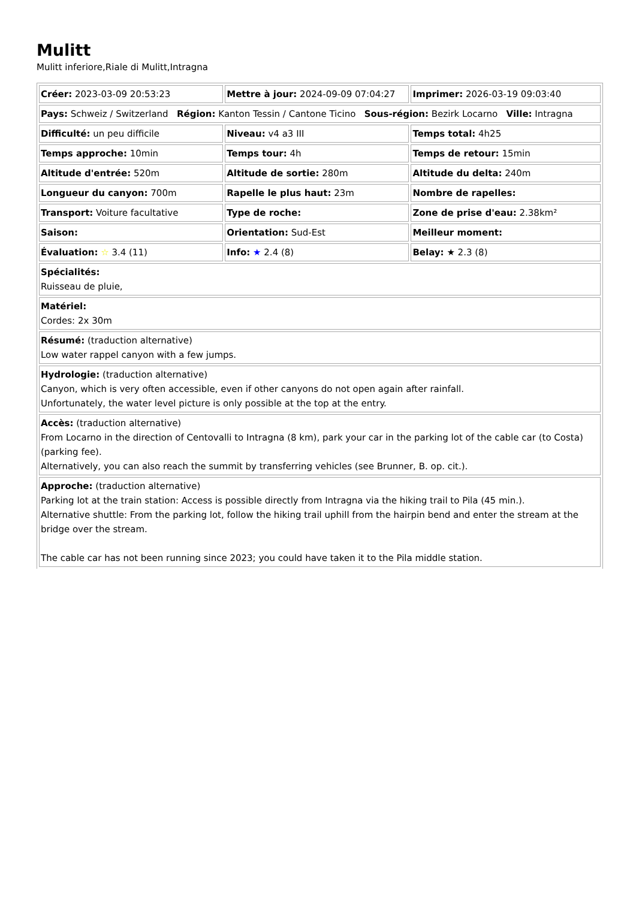Mulitt
Mulitt inferiore,Riale di Mulitt,Intragna
| Créer: 2023-03-09 20:53:23 | Mettre à jour: 2024-09-09 07:04:27 | Imprimer: 2026-03-19 09:03:40 |
| Pays: Schweiz / Switzerland Région: Kanton Tessin / Cantone Ticino Sous-région: Bezirk Locarno Ville: Intragna | | |
| Difficulté: un peu difficile | Niveau: v4 a3 III | Temps total: 4h25 |
| Temps approche: 10min | Temps tour: 4h | Temps de retour: 15min |
| Altitude d'entrée: 520m | Altitude de sortie: 280m | Altitude du delta: 240m |
| Longueur du canyon: 700m | Rapelle le plus haut: 23m | Nombre de rapelles: |
| Transport: Voiture facultative | Type de roche: | Zone de prise d'eau: 2.38km² |
| Saison: | Orientation: Sud-Est | Meilleur moment: |
| Évaluation: ☆ 3.4 (11) | Info: ★ 2.4 (8) | Belay: ★ 2.3 (8) |
| Spécialités: Ruisseau de pluie, | | |
| Matériel: Cordes: 2x 30m | | |
| Résumé: (traduction alternative) Low water rappel canyon with a few jumps. | | |
| Hydrologie: (traduction alternative) Canyon, which is very often accessible, even if other canyons do not open again after rainfall. Unfortunately, the water level picture is only possible at the top at the entry. | | |
| Accès: (traduction alternative) From Locarno in the direction of Centovalli to Intragna (8 km), park your car in the parking lot of the cable car (to Costa) (parking fee). Alternatively, you can also reach the summit by transferring vehicles (see Brunner, B. op. cit.). | | |
| Approche: (traduction alternative) Parking lot at the train station: Access is possible directly from Intragna via the hiking trail to Pila (45 min.). Alternative shuttle: From the parking lot, follow the hiking trail uphill from the hairpin bend and enter the stream at the bridge over the stream. The cable car has not been running since 2023; you could have taken it to the Pila middle station. | | |